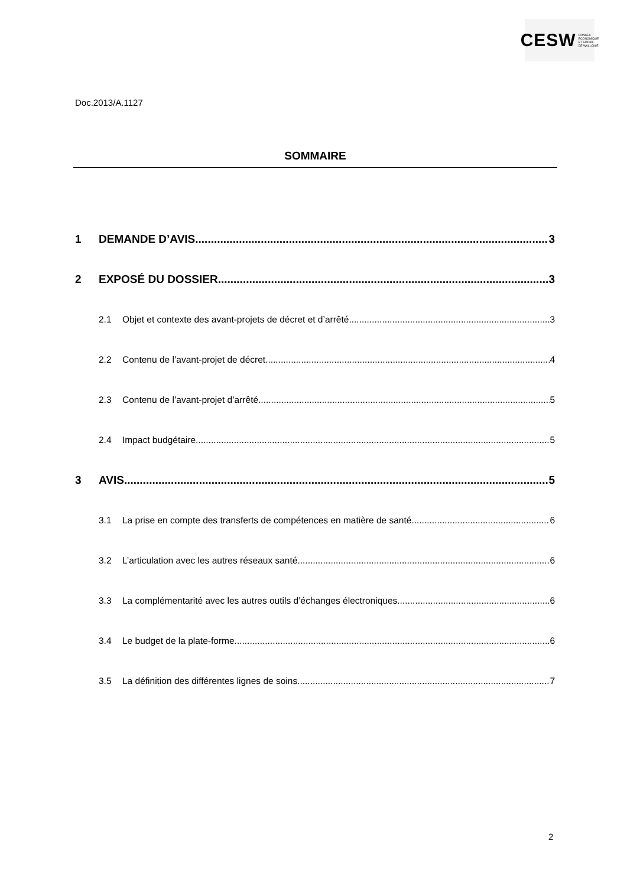CESW CONSEIL
ECONOMIQUE
ET SOCIAL
DE WALLONIE
Doc.2013/A.1127
SOMMAIRE
1 DEMANDE D’AVIS 3
2 EXPOSÉ DU DOSSIER 3
2.1 Objet et contexte des avant-projets de décret et d’arrêté 3
2.2 Contenu de l’avant-projet de décret 4
2.3 Contenu de l’avant-projet d’arrêté 5
2.4 Impact budgétaire 5
3 AVIS 5
3.1 La prise en compte des transferts de compétences en matière de santé 6
3.2 L’articulation avec les autres réseaux santé 6
3.3 La complémentarité avec les autres outils d’échanges électroniques 6
3.4 Le budget de la plate-forme 6
3.5 La définition des différentes lignes de soins 7
2